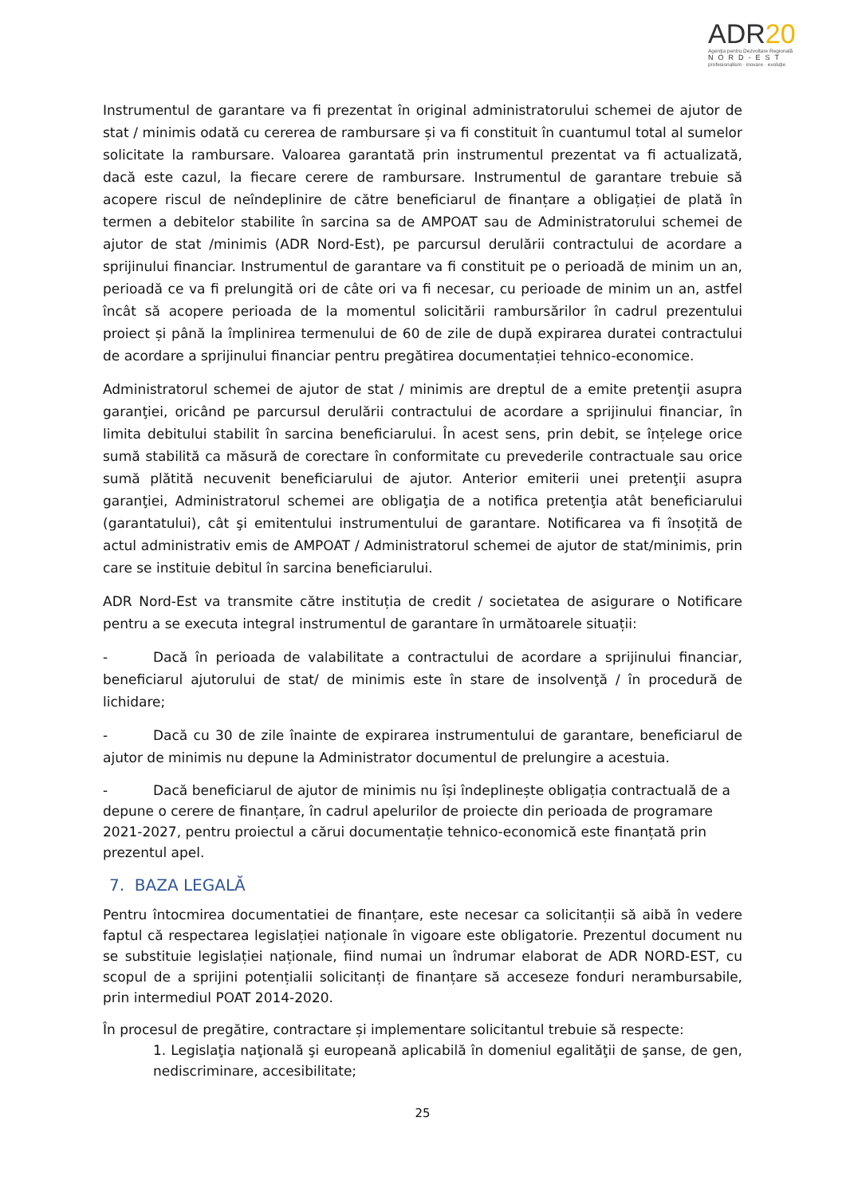ADR20
Agenția pentru Dezvoltare Regională
NORD-EST
profesionalism · inovare · evoluție
Instrumentul de garantare va fi prezentat în original administratorului schemei de ajutor de stat / minimis odată cu cererea de rambursare și va fi constituit în cuantumul total al sumelor solicitate la rambursare. Valoarea garantată prin instrumentul prezentat va fi actualizată, dacă este cazul, la fiecare cerere de rambursare. Instrumentul de garantare trebuie să acopere riscul de neîndeplinire de către beneficiarul de finanțare a obligației de plată în termen a debitelor stabilite în sarcina sa de AMPOAT sau de Administratorului schemei de ajutor de stat /minimis (ADR Nord-Est), pe parcursul derulării contractului de acordare a sprijinului financiar. Instrumentul de garantare va fi constituit pe o perioadă de minim un an, perioadă ce va fi prelungită ori de câte ori va fi necesar, cu perioade de minim un an, astfel încât să acopere perioada de la momentul solicitării rambursărilor în cadrul prezentului proiect și până la împlinirea termenului de 60 de zile de după expirarea duratei contractului de acordare a sprijinului financiar pentru pregătirea documentației tehnico-economice.
Administratorul schemei de ajutor de stat / minimis are dreptul de a emite pretenţii asupra garanţiei, oricând pe parcursul derulării contractului de acordare a sprijinului financiar, în limita debitului stabilit în sarcina beneficiarului. În acest sens, prin debit, se înțelege orice sumă stabilită ca măsură de corectare în conformitate cu prevederile contractuale sau orice sumă plătită necuvenit beneficiarului de ajutor. Anterior emiterii unei pretenţii asupra garanţiei, Administratorul schemei are obligaţia de a notifica pretenţia atât beneficiarului (garantatului), cât şi emitentului instrumentului de garantare. Notificarea va fi însoțită de actul administrativ emis de AMPOAT / Administratorul schemei de ajutor de stat/minimis, prin care se instituie debitul în sarcina beneficiarului.
ADR Nord-Est va transmite către instituția de credit / societatea de asigurare o Notificare pentru a se executa integral instrumentul de garantare în următoarele situații:
- Dacă în perioada de valabilitate a contractului de acordare a sprijinului financiar, beneficiarul ajutorului de stat/ de minimis este în stare de insolvenţă / în procedură de lichidare;
- Dacă cu 30 de zile înainte de expirarea instrumentului de garantare, beneficiarul de ajutor de minimis nu depune la Administrator documentul de prelungire a acestuia.
- Dacă beneficiarul de ajutor de minimis nu își îndeplinește obligația contractuală de a depune o cerere de finanțare, în cadrul apelurilor de proiecte din perioada de programare 2021-2027, pentru proiectul a cărui documentație tehnico-economică este finanțată prin prezentul apel.
7. BAZA LEGALĂ
Pentru întocmirea documentatiei de finanțare, este necesar ca solicitanții să aibă în vedere faptul că respectarea legislației naționale în vigoare este obligatorie. Prezentul document nu se substituie legislației naționale, fiind numai un îndrumar elaborat de ADR NORD-EST, cu scopul de a sprijini potențialii solicitanți de finanțare să acceseze fonduri nerambursabile, prin intermediul POAT 2014-2020.
În procesul de pregătire, contractare și implementare solicitantul trebuie să respecte:
1. Legislaţia naţională şi europeană aplicabilă în domeniul egalităţii de şanse, de gen, nediscriminare, accesibilitate;
25